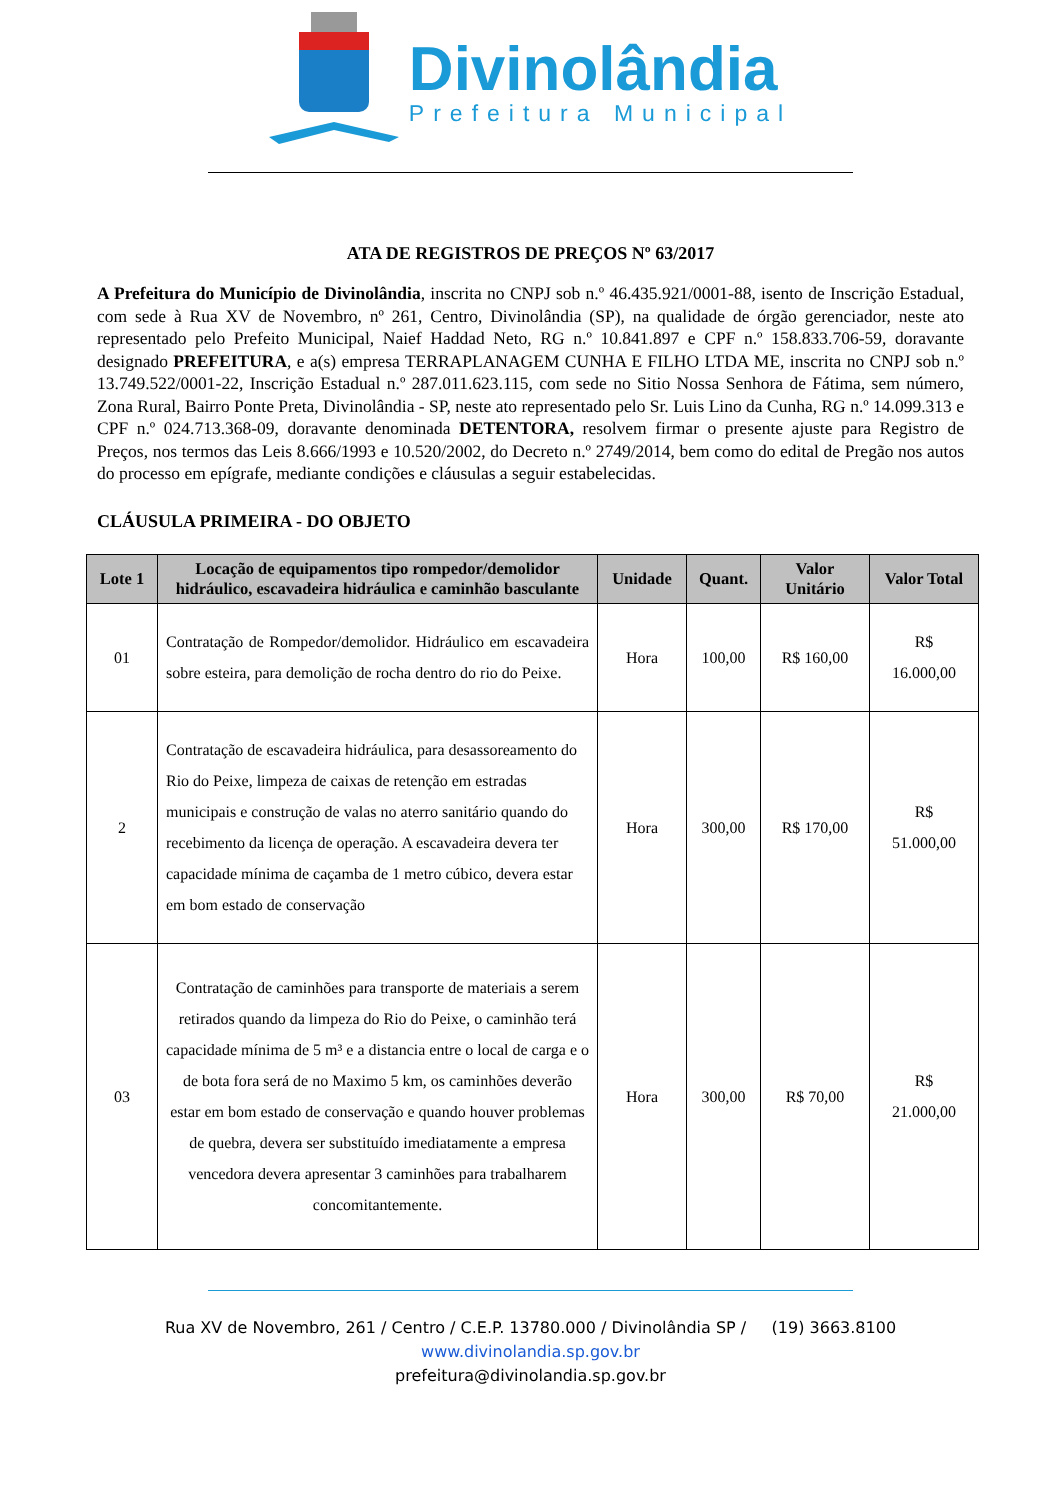Divinolândia
Prefeitura Municipal
ATA DE REGISTROS DE PREÇOS Nº 63/2017
A Prefeitura do Município de Divinolândia, inscrita no CNPJ sob n.º 46.435.921/0001-88, isento de Inscrição Estadual, com sede à Rua XV de Novembro, nº 261, Centro, Divinolândia (SP), na qualidade de órgão gerenciador, neste ato representado pelo Prefeito Municipal, Naief Haddad Neto, RG n.º 10.841.897 e CPF n.º 158.833.706-59, doravante designado PREFEITURA, e a(s) empresa TERRAPLANAGEM CUNHA E FILHO LTDA ME, inscrita no CNPJ sob n.º 13.749.522/0001-22, Inscrição Estadual n.º 287.011.623.115, com sede no Sitio Nossa Senhora de Fátima, sem número, Zona Rural, Bairro Ponte Preta, Divinolândia - SP, neste ato representado pelo Sr. Luis Lino da Cunha, RG n.º 14.099.313 e CPF n.º 024.713.368-09, doravante denominada DETENTORA, resolvem firmar o presente ajuste para Registro de Preços, nos termos das Leis 8.666/1993 e 10.520/2002, do Decreto n.º 2749/2014, bem como do edital de Pregão nos autos do processo em epígrafe, mediante condições e cláusulas a seguir estabelecidas.
CLÁUSULA PRIMEIRA - DO OBJETO
| Lote 1 | Locação de equipamentos tipo rompedor/demolidor hidráulico, escavadeira hidráulica e caminhão basculante | Unidade | Quant. | Valor Unitário | Valor Total |
| --- | --- | --- | --- | --- | --- |
| 01 | Contratação de Rompedor/demolidor. Hidráulico em escavadeira sobre esteira, para demolição de rocha dentro do rio do Peixe. | Hora | 100,00 | R$ 160,00 | R$ 16.000,00 |
| 2 | Contratação de escavadeira hidráulica, para desassoreamento do Rio do Peixe, limpeza de caixas de retenção em estradas municipais e construção de valas no aterro sanitário quando do recebimento da licença de operação. A escavadeira devera ter capacidade mínima de caçamba de 1 metro cúbico, devera estar em bom estado de conservação | Hora | 300,00 | R$ 170,00 | R$ 51.000,00 |
| 03 | Contratação de caminhões para transporte de materiais a serem retirados quando da limpeza do Rio do Peixe, o caminhão terá capacidade mínima de 5 m³ e a distancia entre o local de carga e o de bota fora será de no Maximo 5 km, os caminhões deverão estar em bom estado de conservação e quando houver problemas de quebra, devera ser substituído imediatamente a empresa vencedora devera apresentar 3 caminhões para trabalharem concomitantemente. | Hora | 300,00 | R$ 70,00 | R$ 21.000,00 |
Rua XV de Novembro, 261 / Centro / C.E.P. 13780.000 / Divinolândia SP / (19) 3663.8100
www.divinolandia.sp.gov.br
prefeitura@divinolandia.sp.gov.br